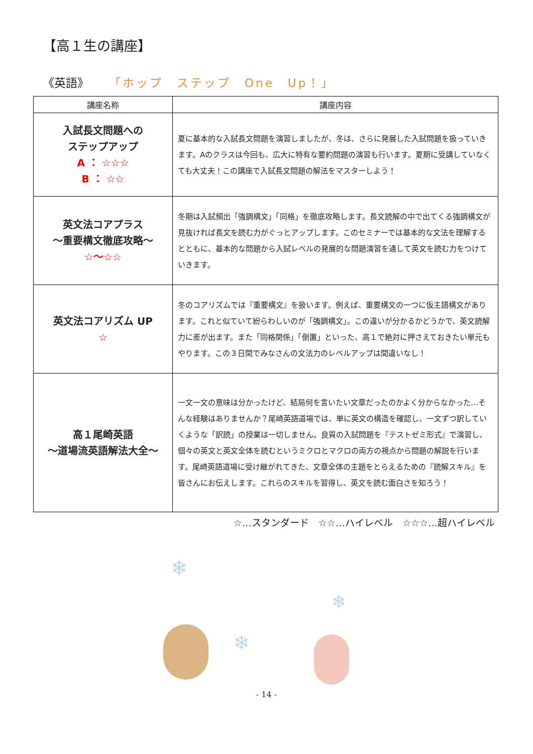【高１生の講座】
《英語》 「ホップ　ステップ　One　Up！」
| 講座名称 | 講座内容 |
| --- | --- |
| 入試長文問題への ステップアップ A ： ☆☆☆ B ： ☆☆ | 夏に基本的な入試長文問題を演習しましたが、冬は、さらに発展した入試問題を扱っていきます。Aのクラスは今回も、広大に特有な要約問題の演習も行います。夏期に受講していなくても大丈夫！この講座で入試長文問題の解法をマスターしよう！ |
| 英文法コアプラス ～重要構文徹底攻略～ ☆～☆☆ | 冬期は入試頻出「強調構文」「同格」を徹底攻略します。長文読解の中で出てくる強調構文が見抜ければ長文を読む力がぐっとアップします。このセミナーでは基本的な文法を理解するとともに、基本的な問題から入試レベルの発展的な問題演習を通して英文を読む力をつけていきます。 |
| 英文法コアリズム UP ☆ | 冬のコアリズムでは『重要構文』を扱います。例えば、重要構文の一つに仮主語構文があります。これと似ていて紛らわしいのが「強調構文」。この違いが分かるかどうかで、英文読解力に差が出ます。また「同格関係」「倒置」といった、高１で絶対に押さえておきたい単元もやります。この３日間でみなさんの文法力のレベルアップは間違いなし！ |
| 高１尾崎英語 ～道場流英語解法大全～ | 一文一文の意味は分かったけど、結局何を言いたい文章だったのかよく分からなかった…そんな経験はありませんか？尾崎英語道場では、単に英文の構造を確認し、一文ずつ訳していくような「訳読」の授業は一切しません。良質の入試問題を『テストゼミ形式』で演習し、個々の英文と英文全体を読むというミクロとマクロの両方の視点から問題の解説を行います。尾崎英語道場に受け継がれてきた、文章全体の主題をとらえるための『読解スキル』を皆さんにお伝えします。これらのスキルを習得し、英文を読む面白さを知ろう！ |
☆…スタンダード　☆☆…ハイレベル　☆☆☆…超ハイレベル
❄
❄
❄
- 14 -